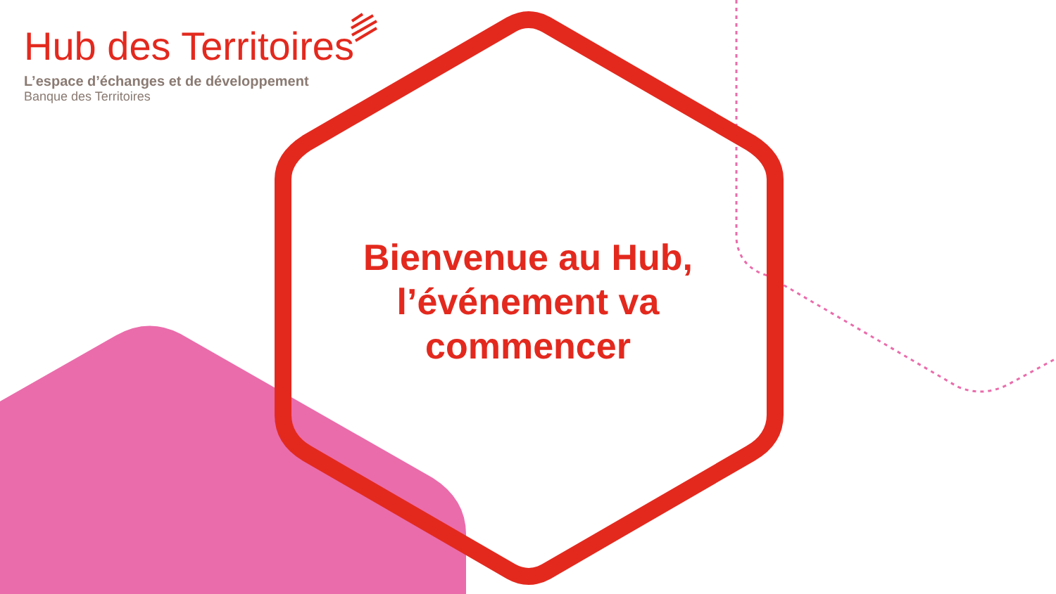Hub des Territoires
L’espace d’échanges et de développement
Banque des Territoires
Bienvenue au Hub,
l’événement va
commencer